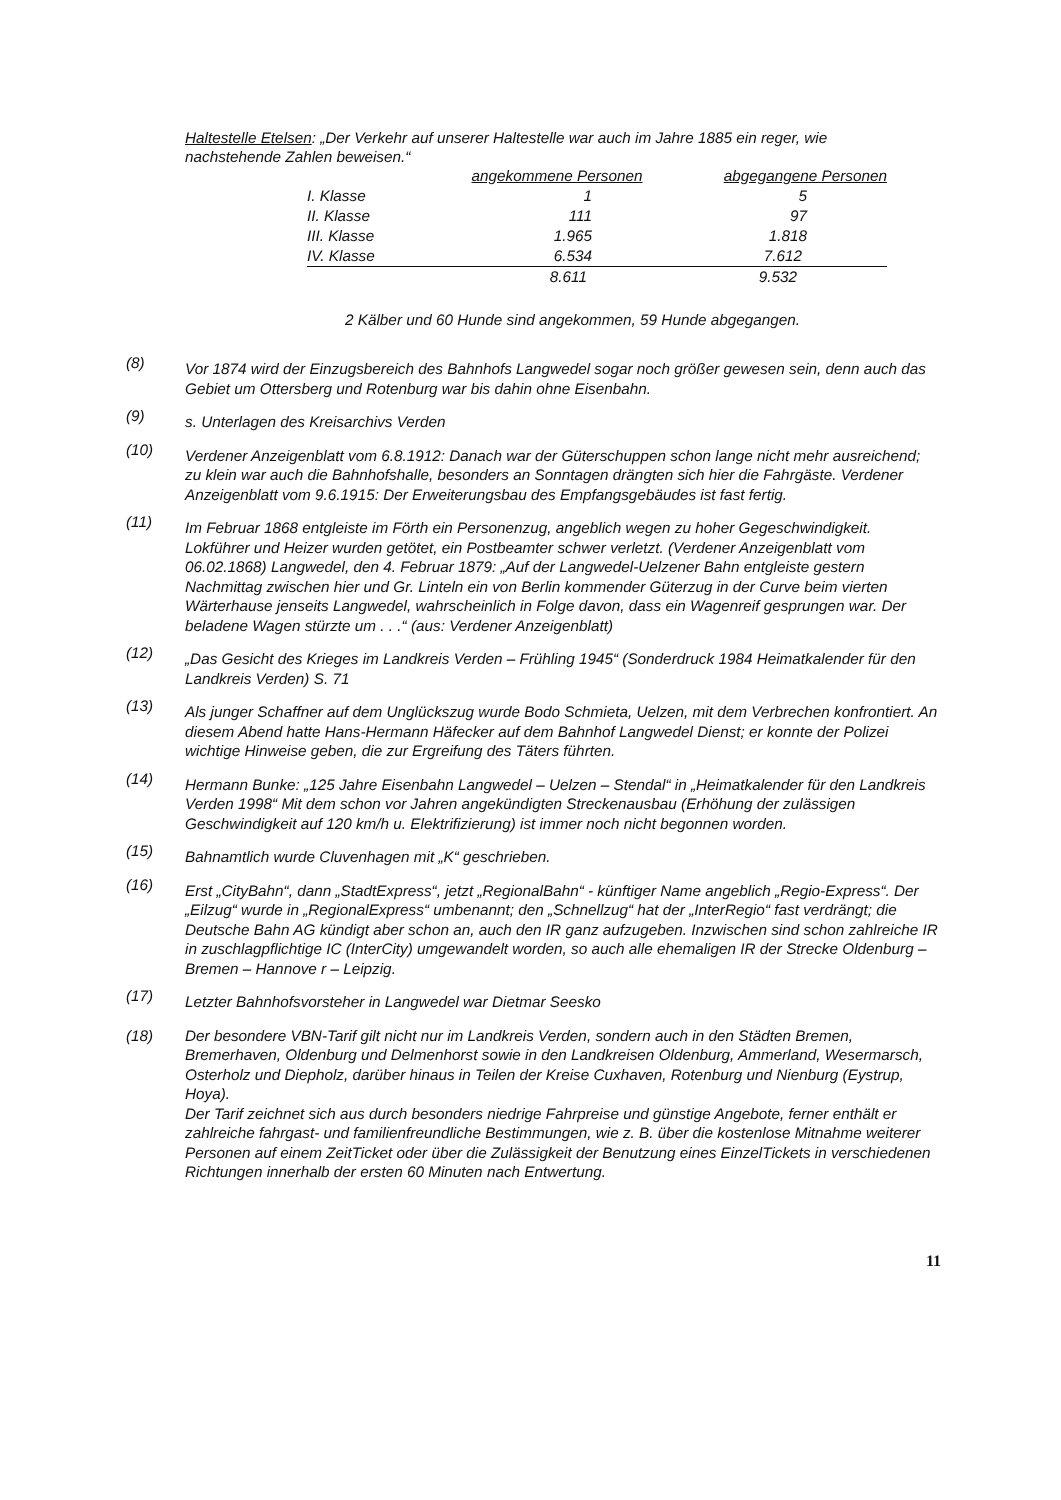Haltestelle Etelsen: „Der Verkehr auf unserer Haltestelle war auch im Jahre 1885 ein reger, wie nachstehende Zahlen beweisen.“
| | angekommene Personen | abgegangene Personen |
| --- | --- | --- |
| I. Klasse | 1 | 5 |
| II. Klasse | 111 | 97 |
| III. Klasse | 1.965 | 1.818 |
| IV. Klasse | 6.534 | 7.612 |
| | 8.611 | 9.532 |
2 Kälber und 60 Hunde sind angekommen, 59 Hunde abgegangen.
(8)
Vor 1874 wird der Einzugsbereich des Bahnhofs Langwedel sogar noch größer gewesen sein, denn auch das Gebiet um Ottersberg und Rotenburg war bis dahin ohne Eisenbahn.
(9)
s. Unterlagen des Kreisarchivs Verden
(10)
Verdener Anzeigenblatt vom 6.8.1912: Danach war der Güterschuppen schon lange nicht mehr ausreichend; zu klein war auch die Bahnhofshalle, besonders an Sonntagen drängten sich hier die Fahrgäste. Verdener Anzeigenblatt vom 9.6.1915: Der Erweiterungsbau des Empfangsgebäudes ist fast fertig.
(11)
Im Februar 1868 entgleiste im Förth ein Personenzug, angeblich wegen zu hoher Gegeschwindigkeit. Lokführer und Heizer wurden getötet, ein Postbeamter schwer verletzt. (Verdener Anzeigenblatt vom 06.02.1868) Langwedel, den 4. Februar 1879: „Auf der Langwedel-Uelzener Bahn entgleiste gestern Nachmittag zwischen hier und Gr. Linteln ein von Berlin kommender Güterzug in der Curve beim vierten Wärterhause jenseits Langwedel, wahrscheinlich in Folge davon, dass ein Wagenreif gesprungen war. Der beladene Wagen stürzte um . . .“ (aus: Verdener Anzeigenblatt)
(12)
„Das Gesicht des Krieges im Landkreis Verden – Frühling 1945“ (Sonderdruck 1984 Heimatkalender für den Landkreis Verden) S. 71
(13)
Als junger Schaffner auf dem Unglückszug wurde Bodo Schmieta, Uelzen, mit dem Verbrechen konfrontiert. An diesem Abend hatte Hans-Hermann Häfecker auf dem Bahnhof Langwedel Dienst; er konnte der Polizei wichtige Hinweise geben, die zur Ergreifung des Täters führten.
(14)
Hermann Bunke: „125 Jahre Eisenbahn Langwedel – Uelzen – Stendal“ in „Heimatkalender für den Landkreis Verden 1998“ Mit dem schon vor Jahren angekündigten Streckenausbau (Erhöhung der zulässigen Geschwindigkeit auf 120 km/h u. Elektrifizierung) ist immer noch nicht begonnen worden.
(15)
Bahnamtlich wurde Cluvenhagen mit „K“ geschrieben.
(16)
Erst „CityBahn“, dann „StadtExpress“, jetzt „RegionalBahn“ - künftiger Name angeblich „Regio-Express“. Der „Eilzug“ wurde in „RegionalExpress“ umbenannt; den „Schnellzug“ hat der „InterRegio“ fast verdrängt; die Deutsche Bahn AG kündigt aber schon an, auch den IR ganz aufzugeben. Inzwischen sind schon zahlreiche IR in zuschlagpflichtige IC (InterCity) umgewandelt worden, so auch alle ehemaligen IR der Strecke Oldenburg – Bremen – Hannove r – Leipzig.
(17)
Letzter Bahnhofsvorsteher in Langwedel war Dietmar Seesko
(18) Der besondere VBN-Tarif gilt nicht nur im Landkreis Verden, sondern auch in den Städten Bremen, Bremerhaven, Oldenburg und Delmenhorst sowie in den Landkreisen Oldenburg, Ammerland, Wesermarsch, Osterholz und Diepholz, darüber hinaus in Teilen der Kreise Cuxhaven, Rotenburg und Nienburg (Eystrup, Hoya).
Der Tarif zeichnet sich aus durch besonders niedrige Fahrpreise und günstige Angebote, ferner enthält er zahlreiche fahrgast- und familienfreundliche Bestimmungen, wie z. B. über die kostenlose Mitnahme weiterer Personen auf einem ZeitTicket oder über die Zulässigkeit der Benutzung eines EinzelTickets in verschiedenen Richtungen innerhalb der ersten 60 Minuten nach Entwertung.
11